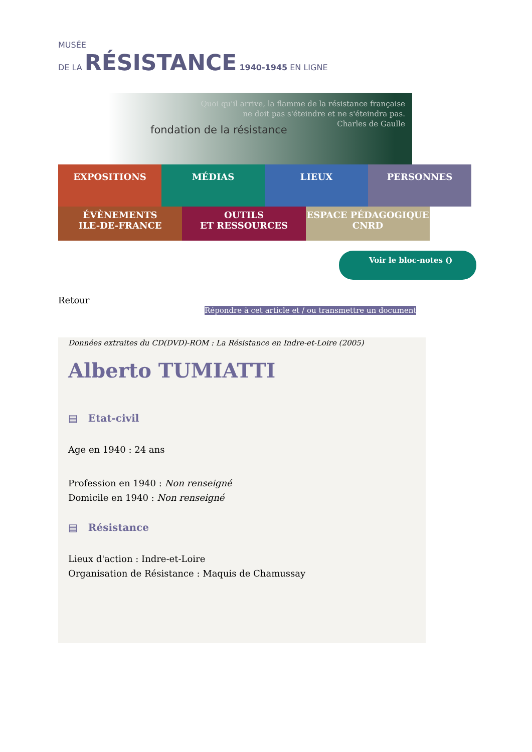MUSÉE
DE LA RÉSISTANCE 1940-1945 EN LIGNE
fondation de la résistance
Quoi qu'il arrive, la flamme de la résistance française
ne doit pas s'éteindre et ne s'éteindra pas.
Charles de Gaulle
EXPOSITIONS MÉDIAS LIEUX PERSONNES
ÉVÈNEMENTS
ILE-DE-FRANCE
OUTILS
ET RESSOURCES
ESPACE PÉDAGOGIQUE
CNRD
Voir le bloc-notes ()
Retour
Répondre à cet article et / ou transmettre un document
Données extraites du CD(DVD)-ROM : La Résistance en Indre-et-Loire (2005)
Alberto TUMIATTI
▤ Etat-civil
Age en 1940 : 24 ans
Profession en 1940 : Non renseigné
Domicile en 1940 : Non renseigné
▤ Résistance
Lieux d'action : Indre-et-Loire
Organisation de Résistance : Maquis de Chamussay